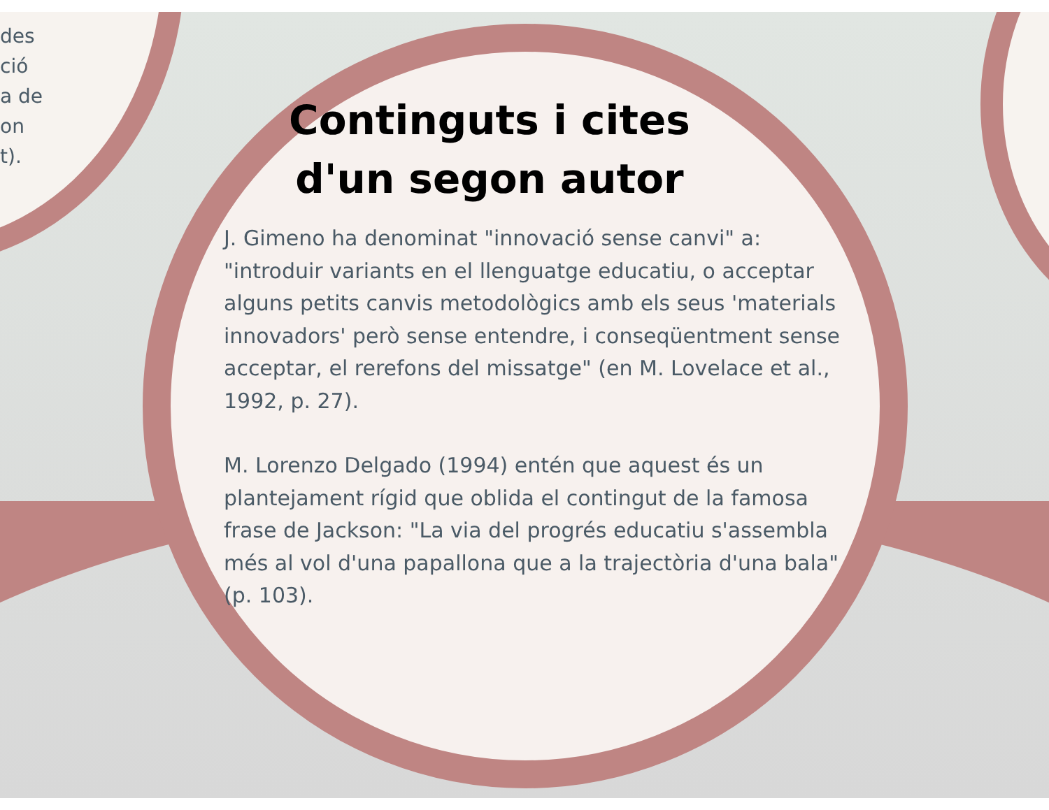des
ció
a de
on
t).
Continguts i cites d'un segon autor
J. Gimeno ha denominat "innovació sense canvi" a: "introduir variants en el llenguatge educatiu, o acceptar alguns petits canvis metodològics amb els seus 'materials innovadors' però sense entendre, i conseqüentment sense acceptar, el rerefons del missatge" (en M. Lovelace et al., 1992, p. 27).
M. Lorenzo Delgado (1994) entén que aquest és un plantejament rígid que oblida el contingut de la famosa frase de Jackson: "La via del progrés educatiu s'assembla més al vol d'una papallona que a la trajectòria d'una bala" (p. 103).